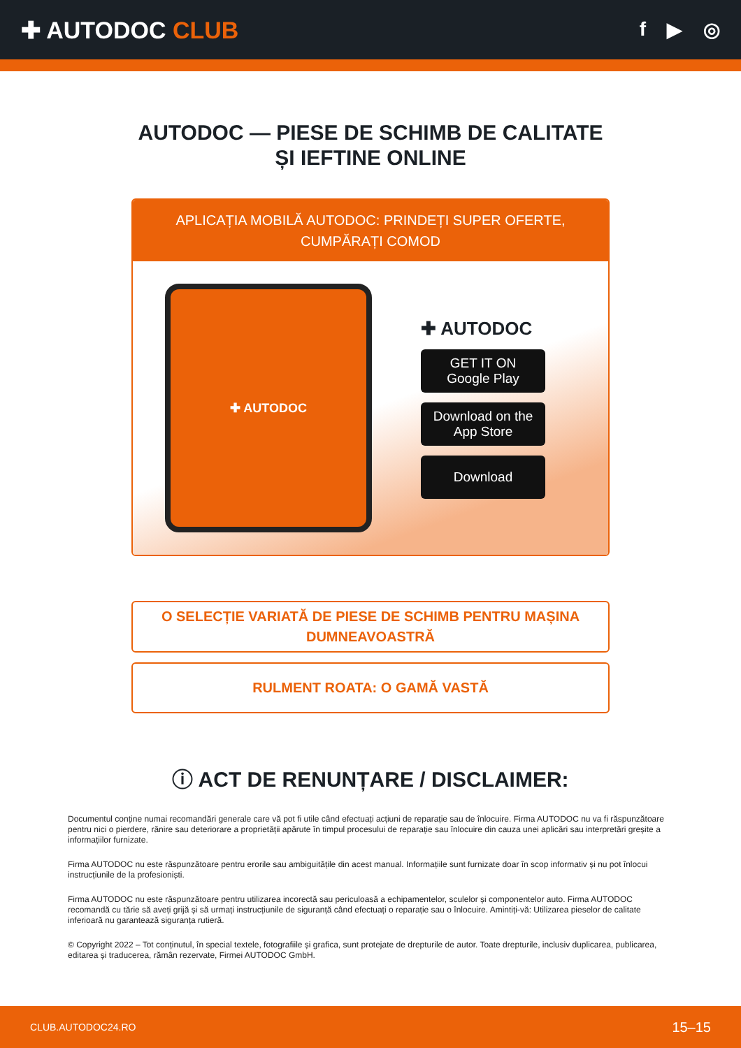✚ AUTODOC CLUB
f ▶ ◎
AUTODOC — PIESE DE SCHIMB DE CALITATE ȘI IEFTINE ONLINE
APLICAȚIA MOBILĂ AUTODOC: PRINDEȚI SUPER OFERTE, CUMPĂRAȚI COMOD
✚ AUTODOC
✚ AUTODOC
GET IT ON
Google Play
Download on the
App Store
Download
O SELECȚIE VARIATĂ DE PIESE DE SCHIMB PENTRU MAȘINA DUMNEAVOASTRĂ
RULMENT ROATA: O GAMĂ VASTĂ
ⓘ ACT DE RENUNȚARE / DISCLAIMER:
Documentul conține numai recomandări generale care vă pot fi utile când efectuați acțiuni de reparație sau de înlocuire. Firma AUTODOC nu va fi răspunzătoare pentru nici o pierdere, rănire sau deteriorare a proprietății apărute în timpul procesului de reparație sau înlocuire din cauza unei aplicări sau interpretări greșite a informațiilor furnizate.
Firma AUTODOC nu este răspunzătoare pentru erorile sau ambiguitățile din acest manual. Informațiile sunt furnizate doar în scop informativ și nu pot înlocui instrucțiunile de la profesioniști.
Firma AUTODOC nu este răspunzătoare pentru utilizarea incorectă sau periculoasă a echipamentelor, sculelor și componentelor auto. Firma AUTODOC recomandă cu tărie să aveți grijă și să urmați instrucțiunile de siguranță când efectuați o reparație sau o înlocuire. Amintiți-vă: Utilizarea pieselor de calitate inferioară nu garantează siguranța rutieră.
© Copyright 2022 – Tot conținutul, în special textele, fotografiile și grafica, sunt protejate de drepturile de autor. Toate drepturile, inclusiv duplicarea, publicarea, editarea și traducerea, rămân rezervate, Firmei AUTODOC GmbH.
CLUB.AUTODOC24.RO 15–15